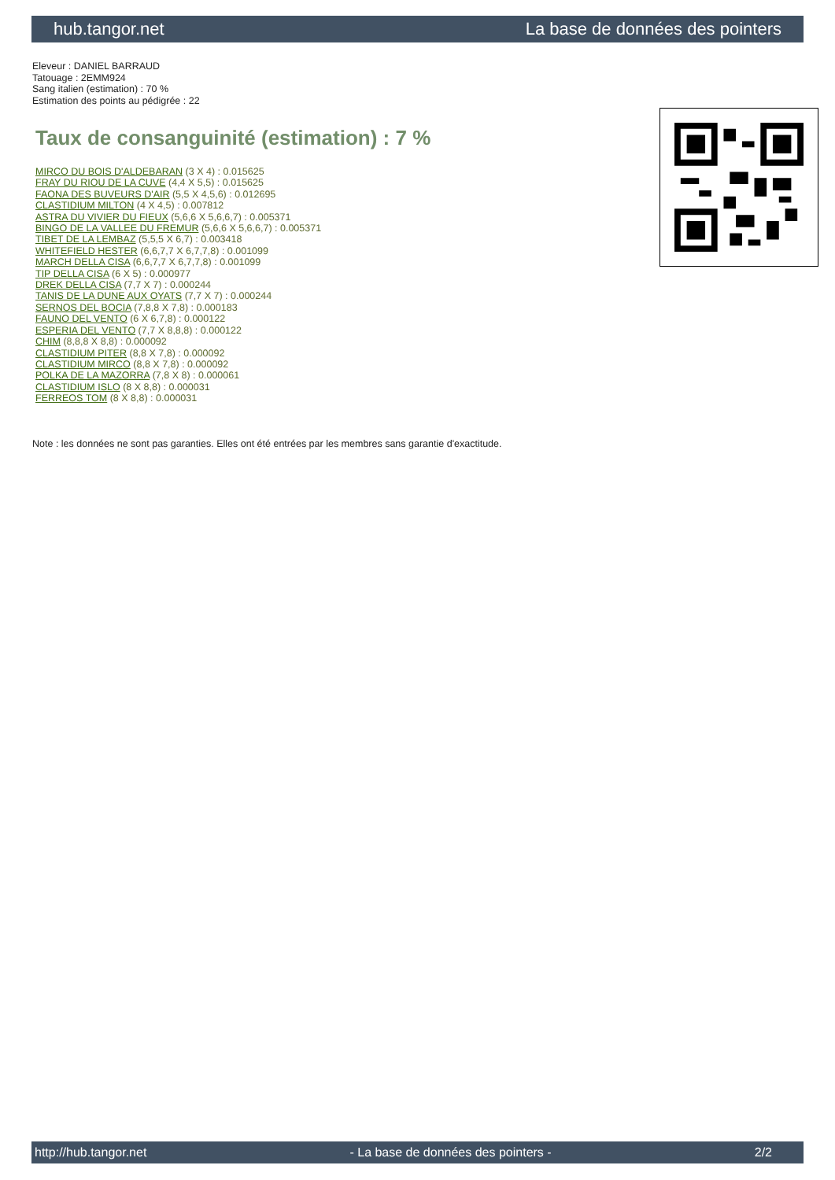hub.tangor.net La base de données des pointers
Eleveur : DANIEL BARRAUD
Tatouage : 2EMM924
Sang italien (estimation) : 70 %
Estimation des points au pédigrée : 22
Taux de consanguinité (estimation) : 7 %
MIRCO DU BOIS D'ALDEBARAN (3 X 4) : 0.015625
FRAY DU RIOU DE LA CUVE (4,4 X 5,5) : 0.015625
FAONA DES BUVEURS D'AIR (5,5 X 4,5,6) : 0.012695
CLASTIDIUM MILTON (4 X 4,5) : 0.007812
ASTRA DU VIVIER DU FIEUX (5,6,6 X 5,6,6,7) : 0.005371
BINGO DE LA VALLEE DU FREMUR (5,6,6 X 5,6,6,7) : 0.005371
TIBET DE LA LEMBAZ (5,5,5 X 6,7) : 0.003418
WHITEFIELD HESTER (6,6,7,7 X 6,7,7,8) : 0.001099
MARCH DELLA CISA (6,6,7,7 X 6,7,7,8) : 0.001099
TIP DELLA CISA (6 X 5) : 0.000977
DREK DELLA CISA (7,7 X 7) : 0.000244
TANIS DE LA DUNE AUX OYATS (7,7 X 7) : 0.000244
SERNOS DEL BOCIA (7,8,8 X 7,8) : 0.000183
FAUNO DEL VENTO (6 X 6,7,8) : 0.000122
ESPERIA DEL VENTO (7,7 X 8,8,8) : 0.000122
CHIM (8,8,8 X 8,8) : 0.000092
CLASTIDIUM PITER (8,8 X 7,8) : 0.000092
CLASTIDIUM MIRCO (8,8 X 7,8) : 0.000092
POLKA DE LA MAZORRA (7,8 X 8) : 0.000061
CLASTIDIUM ISLO (8 X 8,8) : 0.000031
FERREOS TOM (8 X 8,8) : 0.000031
Note : les données ne sont pas garanties. Elles ont été entrées par les membres sans garantie d'exactitude.
http://hub.tangor.net - La base de données des pointers - 2/2